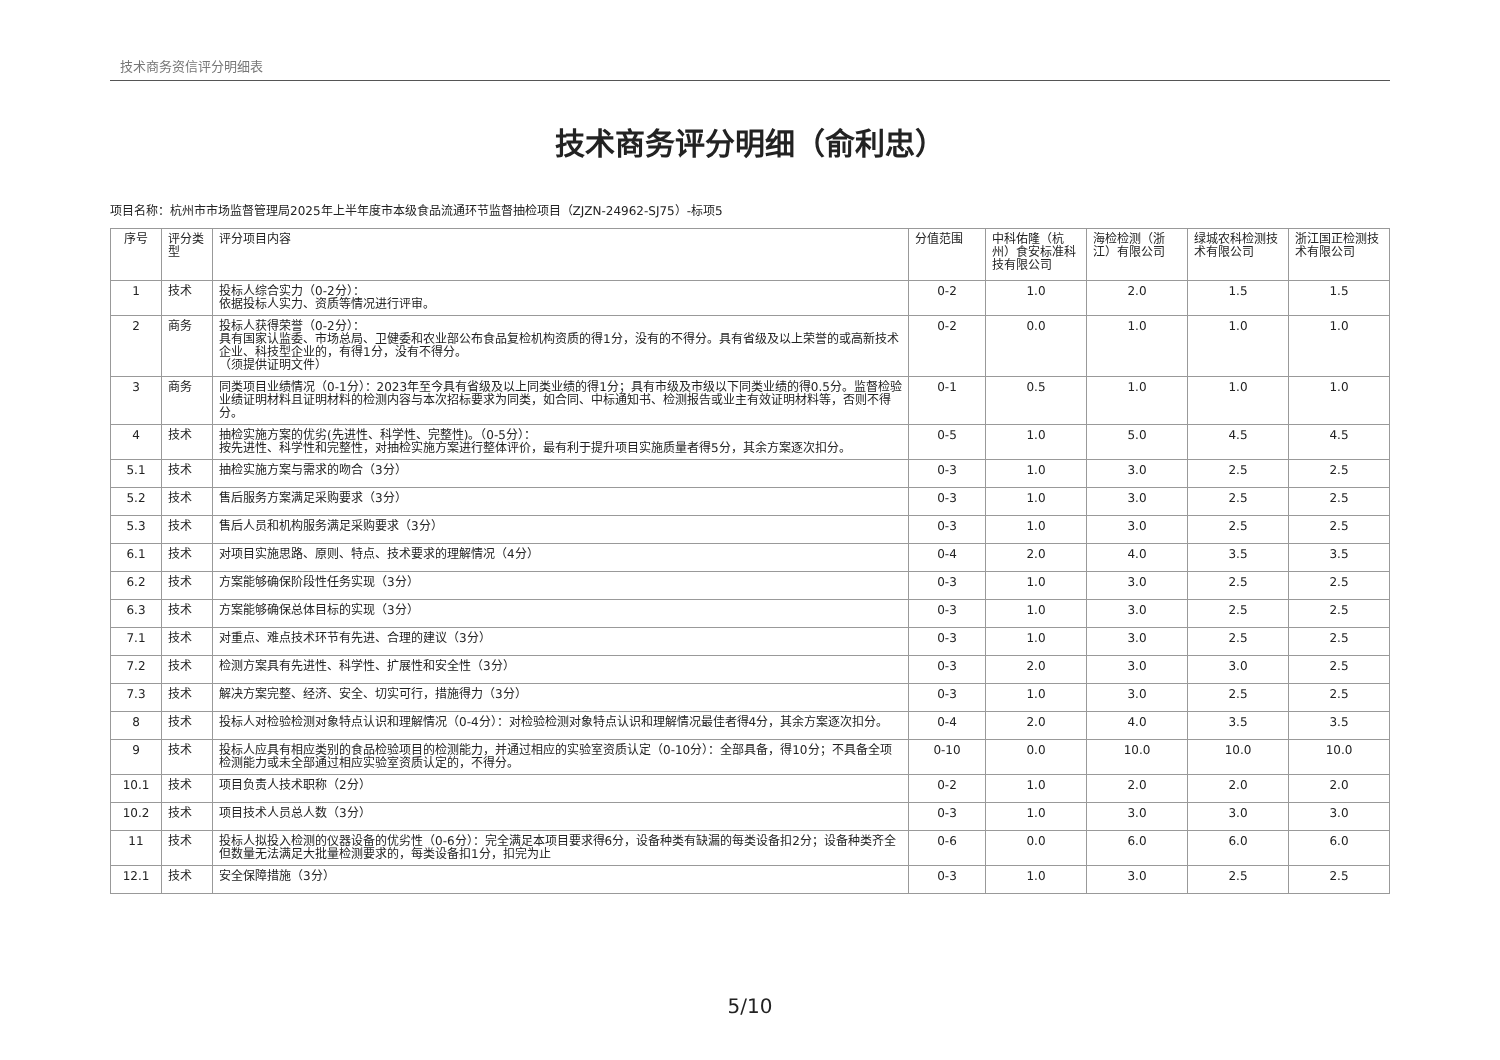技术商务资信评分明细表
技术商务评分明细（俞利忠）
项目名称：杭州市市场监督管理局2025年上半年度市本级食品流通环节监督抽检项目（ZJZN-24962-SJ75）-标项5
| 序号 | 评分类型 | 评分项目内容 | 分值范围 | 中科佑隆（杭州）食安标准科技有限公司 | 海检检测（浙江）有限公司 | 绿城农科检测技术有限公司 | 浙江国正检测技术有限公司 |
| --- | --- | --- | --- | --- | --- | --- | --- |
| 1 | 技术 | 投标人综合实力（0-2分）： 依据投标人实力、资质等情况进行评审。 | 0-2 | 1.0 | 2.0 | 1.5 | 1.5 |
| 2 | 商务 | 投标人获得荣誉（0-2分）： 具有国家认监委、市场总局、卫健委和农业部公布食品复检机构资质的得1分，没有的不得分。具有省级及以上荣誉的或高新技术企业、科技型企业的，有得1分，没有不得分。 （须提供证明文件） | 0-2 | 0.0 | 1.0 | 1.0 | 1.0 |
| 3 | 商务 | 同类项目业绩情况（0-1分）：2023年至今具有省级及以上同类业绩的得1分；具有市级及市级以下同类业绩的得0.5分。监督检验业绩证明材料且证明材料的检测内容与本次招标要求为同类，如合同、中标通知书、检测报告或业主有效证明材料等，否则不得分。 | 0-1 | 0.5 | 1.0 | 1.0 | 1.0 |
| 4 | 技术 | 抽检实施方案的优劣(先进性、科学性、完整性)。（0-5分）： 按先进性、科学性和完整性，对抽检实施方案进行整体评价，最有利于提升项目实施质量者得5分，其余方案逐次扣分。 | 0-5 | 1.0 | 5.0 | 4.5 | 4.5 |
| 5.1 | 技术 | 抽检实施方案与需求的吻合（3分） | 0-3 | 1.0 | 3.0 | 2.5 | 2.5 |
| 5.2 | 技术 | 售后服务方案满足采购要求（3分） | 0-3 | 1.0 | 3.0 | 2.5 | 2.5 |
| 5.3 | 技术 | 售后人员和机构服务满足采购要求（3分） | 0-3 | 1.0 | 3.0 | 2.5 | 2.5 |
| 6.1 | 技术 | 对项目实施思路、原则、特点、技术要求的理解情况（4分） | 0-4 | 2.0 | 4.0 | 3.5 | 3.5 |
| 6.2 | 技术 | 方案能够确保阶段性任务实现（3分） | 0-3 | 1.0 | 3.0 | 2.5 | 2.5 |
| 6.3 | 技术 | 方案能够确保总体目标的实现（3分） | 0-3 | 1.0 | 3.0 | 2.5 | 2.5 |
| 7.1 | 技术 | 对重点、难点技术环节有先进、合理的建议（3分） | 0-3 | 1.0 | 3.0 | 2.5 | 2.5 |
| 7.2 | 技术 | 检测方案具有先进性、科学性、扩展性和安全性（3分） | 0-3 | 2.0 | 3.0 | 3.0 | 2.5 |
| 7.3 | 技术 | 解决方案完整、经济、安全、切实可行，措施得力（3分） | 0-3 | 1.0 | 3.0 | 2.5 | 2.5 |
| 8 | 技术 | 投标人对检验检测对象特点认识和理解情况（0-4分）：对检验检测对象特点认识和理解情况最佳者得4分，其余方案逐次扣分。 | 0-4 | 2.0 | 4.0 | 3.5 | 3.5 |
| 9 | 技术 | 投标人应具有相应类别的食品检验项目的检测能力，并通过相应的实验室资质认定（0-10分）：全部具备，得10分；不具备全项检测能力或未全部通过相应实验室资质认定的，不得分。 | 0-10 | 0.0 | 10.0 | 10.0 | 10.0 |
| 10.1 | 技术 | 项目负责人技术职称（2分） | 0-2 | 1.0 | 2.0 | 2.0 | 2.0 |
| 10.2 | 技术 | 项目技术人员总人数（3分） | 0-3 | 1.0 | 3.0 | 3.0 | 3.0 |
| 11 | 技术 | 投标人拟投入检测的仪器设备的优劣性（0-6分）：完全满足本项目要求得6分，设备种类有缺漏的每类设备扣2分；设备种类齐全但数量无法满足大批量检测要求的，每类设备扣1分，扣完为止 | 0-6 | 0.0 | 6.0 | 6.0 | 6.0 |
| 12.1 | 技术 | 安全保障措施（3分） | 0-3 | 1.0 | 3.0 | 2.5 | 2.5 |
5/10